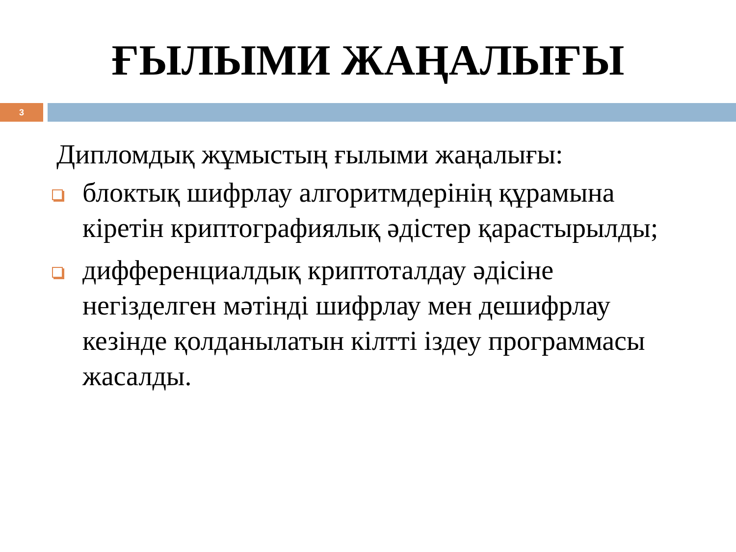ҒЫЛЫМИ ЖАҢАЛЫҒЫ
3
Дипломдық жұмыстың ғылыми жаңалығы:
блоктық шифрлау алгоритмдерінің құрамына кіретін криптографиялық әдістер қарастырылды;
дифференциалдық криптоталдау әдісіне негізделген мәтінді шифрлау мен дешифрлау кезінде қолданылатын кілтті іздеу программасы жасалды.